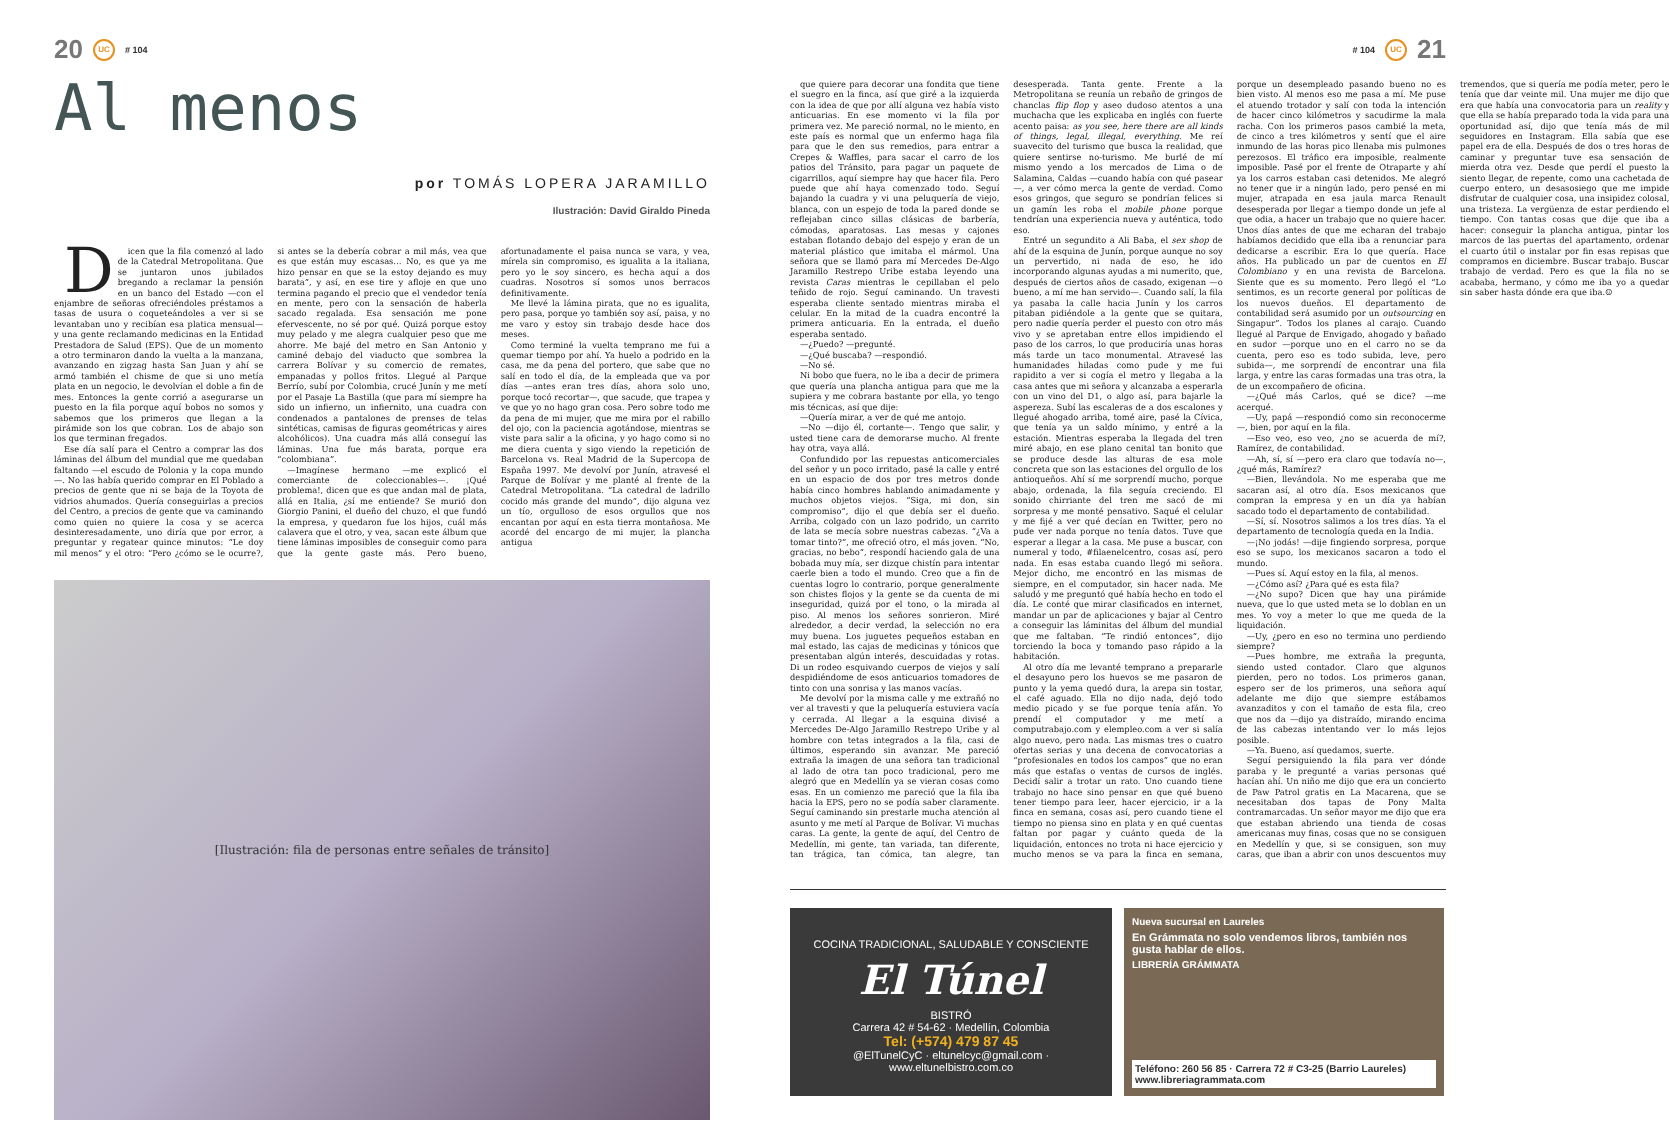20 UC # 104
Al menos
por TOMÁS LOPERA JARAMILLO
Ilustración: David Giraldo Pineda
Dicen que la fila comenzó al lado de la Catedral Metropolitana. Que se juntaron unos jubilados bregando a reclamar la pensión en un banco del Estado —con el enjambre de señoras ofreciéndoles préstamos a tasas de usura o coqueteándoles a ver si se levantaban uno y recibían esa platica mensual— y una gente reclamando medicinas en la Entidad Prestadora de Salud (EPS). Que de un momento a otro terminaron dando la vuelta a la manzana, avanzando en zigzag hasta San Juan y ahí se armó también el chisme de que si uno metía plata en un negocio, le devolvían el doble a fin de mes. Entonces la gente corrió a asegurarse un puesto en la fila porque aquí bobos no somos y sabemos que los primeros que llegan a la pirámide son los que cobran. Los de abajo son los que terminan fregados.
Ese día salí para el Centro a comprar las dos láminas del álbum del mundial que me quedaban faltando —el escudo de Polonia y la copa mundo—. No las había querido comprar en El Poblado a precios de gente que ni se baja de la Toyota de vidrios ahumados. Quería conseguirlas a precios del Centro, a precios de gente que va caminando como quien no quiere la cosa y se acerca desinteresadamente, uno diría que por error, a preguntar y regatear quince minutos: “Le doy mil menos” y el otro: “Pero ¿cómo se le ocurre?, si antes se la debería cobrar a mil más, vea que es que están muy escasas… No, es que ya me hizo pensar en que se la estoy dejando es muy barata”, y así, en ese tire y afloje en que uno termina pagando el precio que el vendedor tenía en mente, pero con la sensación de haberla sacado regalada. Esa sensación me pone efervescente, no sé por qué. Quizá porque estoy muy pelado y me alegra cualquier peso que me ahorre. Me bajé del metro en San Antonio y caminé debajo del viaducto que sombrea la carrera Bolívar y su comercio de remates, empanadas y pollos fritos. Llegué al Parque Berrío, subí por Colombia, crucé Junín y me metí por el Pasaje La Bastilla (que para mí siempre ha sido un infierno, un infiernito, una cuadra con condenados a pantalones de prenses de telas sintéticas, camisas de figuras geométricas y aires alcohólicos). Una cuadra más allá conseguí las láminas. Una fue más barata, porque era “colombiana”.
—Imagínese hermano —me explicó el comerciante de coleccionables—. ¡Qué problema!, dicen que es que andan mal de plata, allá en Italia, ¿sí me entiende? Se murió don Giorgio Panini, el dueño del chuzo, el que fundó la empresa, y quedaron fue los hijos, cuál más calavera que el otro, y vea, sacan este álbum que tiene láminas imposibles de conseguir como para que la gente gaste más. Pero bueno, afortunadamente el paisa nunca se vara, y vea, mírela sin compromiso, es igualita a la italiana, pero yo le soy sincero, es hecha aquí a dos cuadras. Nosotros sí somos unos berracos definitivamente.
Me llevé la lámina pirata, que no es igualita, pero pasa, porque yo también soy así, paisa, y no me varo y estoy sin trabajo desde hace dos meses.
Como terminé la vuelta temprano me fui a quemar tiempo por ahí. Ya huelo a podrido en la casa, me da pena del portero, que sabe que no salí en todo el día, de la empleada que va por días —antes eran tres días, ahora solo uno, porque tocó recortar—, que sacude, que trapea y ve que yo no hago gran cosa. Pero sobre todo me da pena de mi mujer, que me mira por el rabillo del ojo, con la paciencia agotándose, mientras se viste para salir a la oficina, y yo hago como si no me diera cuenta y sigo viendo la repetición de Barcelona vs. Real Madrid de la Supercopa de España 1997. Me devolví por Junín, atravesé el Parque de Bolívar y me planté al frente de la Catedral Metropolitana. “La catedral de ladrillo cocido más grande del mundo”, dijo alguna vez un tío, orgulloso de esos orgullos que nos encantan por aquí en esta tierra montañosa. Me acordé del encargo de mi mujer, la plancha antigua
[Ilustración: fila de personas entre señales de tránsito]
# 104 UC 21
que quiere para decorar una fondita que tiene el suegro en la finca, así que giré a la izquierda con la idea de que por allí alguna vez había visto anticuarias. En ese momento vi la fila por primera vez. Me pareció normal, no le miento, en este país es normal que un enfermo haga fila para que le den sus remedios, para entrar a Crepes & Waffles, para sacar el carro de los patios del Tránsito, para pagar un paquete de cigarrillos, aquí siempre hay que hacer fila. Pero puede que ahí haya comenzado todo. Seguí bajando la cuadra y vi una peluquería de viejo, blanca, con un espejo de toda la pared donde se reflejaban cinco sillas clásicas de barbería, cómodas, aparatosas. Las mesas y cajones estaban flotando debajo del espejo y eran de un material plástico que imitaba el mármol. Una señora que se llamó para mí Mercedes De-Algo Jaramillo Restrepo Uribe estaba leyendo una revista Caras mientras le cepillaban el pelo teñido de rojo. Seguí caminando. Un travesti esperaba cliente sentado mientras miraba el celular. En la mitad de la cuadra encontré la primera anticuaria. En la entrada, el dueño esperaba sentado.
—¿Puedo? —pregunté.
—¿Qué buscaba? —respondió.
—No sé.
Ni bobo que fuera, no le iba a decir de primera que quería una plancha antigua para que me la supiera y me cobrara bastante por ella, yo tengo mis técnicas, así que dije:
—Quería mirar, a ver de qué me antojo.
—No —dijo él, cortante—. Tengo que salir, y usted tiene cara de demorarse mucho. Al frente hay otra, vaya allá.
Confundido por las repuestas anticomerciales del señor y un poco irritado, pasé la calle y entré en un espacio de dos por tres metros donde había cinco hombres hablando animadamente y muchos objetos viejos. “Siga, mi don, sin compromiso”, dijo el que debía ser el dueño. Arriba, colgado con un lazo podrido, un carrito de lata se mecía sobre nuestras cabezas. “¿Va a tomar tinto?”, me ofreció otro, el más joven. “No, gracias, no bebo”, respondí haciendo gala de una bobada muy mía, ser dizque chistín para intentar caerle bien a todo el mundo. Creo que a fin de cuentas logro lo contrario, porque generalmente son chistes flojos y la gente se da cuenta de mi inseguridad, quizá por el tono, o la mirada al piso. Al menos los señores sonrieron. Miré alrededor, a decir verdad, la selección no era muy buena. Los juguetes pequeños estaban en mal estado, las cajas de medicinas y tónicos que presentaban algún interés, descuidadas y rotas. Di un rodeo esquivando cuerpos de viejos y salí despidiéndome de esos anticuarios tomadores de tinto con una sonrisa y las manos vacías.
Me devolví por la misma calle y me extrañó no ver al travesti y que la peluquería estuviera vacía y cerrada. Al llegar a la esquina divisé a Mercedes De-Algo Jaramillo Restrepo Uribe y al hombre con tetas integrados a la fila, casi de últimos, esperando sin avanzar. Me pareció extraña la imagen de una señora tan tradicional al lado de otra tan poco tradicional, pero me alegró que en Medellín ya se vieran cosas como esas. En un comienzo me pareció que la fila iba hacia la EPS, pero no se podía saber claramente. Seguí caminando sin prestarle mucha atención al asunto y me metí al Parque de Bolívar. Vi muchas caras. La gente, la gente de aquí, del Centro de Medellín, mi gente, tan variada, tan diferente, tan trágica, tan cómica, tan alegre, tan desesperada. Tanta gente. Frente a la Metropolitana se reunía un rebaño de gringos de chanclas flip flop y aseo dudoso atentos a una muchacha que les explicaba en inglés con fuerte acento paisa: as you see, here there are all kinds of things, legal, illegal, everything. Me reí suavecito del turismo que busca la realidad, que quiere sentirse no-turismo. Me burlé de mí mismo yendo a los mercados de Lima o de Salamina, Caldas —cuando había con qué pasear—, a ver cómo merca la gente de verdad. Como esos gringos, que seguro se pondrían felices si un gamín les roba el mobile phone porque tendrían una experiencia nueva y auténtica, todo eso.
Entré un segundito a Ali Baba, el sex shop de ahí de la esquina de Junín, porque aunque no soy un pervertido, ni nada de eso, he ido incorporando algunas ayudas a mi numerito, que, después de ciertos años de casado, exigenan —o bueno, a mí me han servido—. Cuando salí, la fila ya pasaba la calle hacia Junín y los carros pitaban pidiéndole a la gente que se quitara, pero nadie quería perder el puesto con otro más vivo y se apretaban entre ellos impidiendo el paso de los carros, lo que produciría unas horas más tarde un taco monumental. Atravesé las humanidades hiladas como pude y me fui rapidito a ver si cogía el metro y llegaba a la casa antes que mi señora y alcanzaba a esperarla con un vino del D1, o algo así, para bajarle la aspereza. Subí las escaleras de a dos escalones y llegué ahogado arriba, tomé aire, pasé la Cívica, que tenía ya un saldo mínimo, y entré a la estación. Mientras esperaba la llegada del tren miré abajo, en ese plano cenital tan bonito que se produce desde las alturas de esa mole concreta que son las estaciones del orgullo de los antioqueños. Ahí sí me sorprendí mucho, porque abajo, ordenada, la fila seguía creciendo. El sonido chirriante del tren me sacó de mi sorpresa y me monté pensativo. Saqué el celular y me fijé a ver qué decían en Twitter, pero no pude ver nada porque no tenía datos. Tuve que esperar a llegar a la casa. Me puse a buscar, con numeral y todo, #filaenelcentro, cosas así, pero nada. En esas estaba cuando llegó mi señora. Mejor dicho, me encontró en las mismas de siempre, en el computador, sin hacer nada. Me saludó y me preguntó qué había hecho en todo el día. Le conté que mirar clasificados en internet, mandar un par de aplicaciones y bajar al Centro a conseguir las láminitas del álbum del mundial que me faltaban. “Te rindió entonces”, dijo torciendo la boca y tomando paso rápido a la habitación.
Al otro día me levanté temprano a prepararle el desayuno pero los huevos se me pasaron de punto y la yema quedó dura, la arepa sin tostar, el café aguado. Ella no dijo nada, dejó todo medio picado y se fue porque tenía afán. Yo prendí el computador y me metí a computrabajo.com y elempleo.com a ver si salía algo nuevo, pero nada. Las mismas tres o cuatro ofertas serias y una decena de convocatorias a “profesionales en todos los campos” que no eran más que estafas o ventas de cursos de inglés. Decidí salir a trotar un rato. Uno cuando tiene trabajo no hace sino pensar en que qué bueno tener tiempo para leer, hacer ejercicio, ir a la finca en semana, cosas así, pero cuando tiene el tiempo no piensa sino en plata y en qué cuentas faltan por pagar y cuánto queda de la liquidación, entonces no trota ni hace ejercicio y mucho menos se va para la finca en semana, porque un desempleado pasando bueno no es bien visto. Al menos eso me pasa a mí. Me puse el atuendo trotador y salí con toda la intención de hacer cinco kilómetros y sacudirme la mala racha. Con los primeros pasos cambié la meta, de cinco a tres kilómetros y sentí que el aire inmundo de las horas pico llenaba mis pulmones perezosos. El tráfico era imposible, realmente imposible. Pasé por el frente de Otraparte y ahí ya los carros estaban casi detenidos. Me alegró no tener que ir a ningún lado, pero pensé en mi mujer, atrapada en esa jaula marca Renault desesperada por llegar a tiempo donde un jefe al que odia, a hacer un trabajo que no quiere hacer. Unos días antes de que me echaran del trabajo habíamos decidido que ella iba a renunciar para dedicarse a escribir. Era lo que quería. Hace años. Ha publicado un par de cuentos en El Colombiano y en una revista de Barcelona. Siente que es su momento. Pero llegó el “Lo sentimos, es un recorte general por políticas de los nuevos dueños. El departamento de contabilidad será asumido por un outsourcing en Singapur”. Todos los planes al carajo. Cuando llegué al Parque de Envigado, ahogado y bañado en sudor —porque uno en el carro no se da cuenta, pero eso es todo subida, leve, pero subida—, me sorprendí de encontrar una fila larga, y entre las caras formadas una tras otra, la de un excompañero de oficina.
—¿Qué más Carlos, qué se dice? —me acerqué.
—Uy, papá —respondió como sin reconocerme—, bien, por aquí en la fila.
—Eso veo, eso veo, ¿no se acuerda de mí?, Ramírez, de contabilidad.
—Ah, sí, sí —pero era claro que todavía no—, ¿qué más, Ramírez?
—Bien, llevándola. No me esperaba que me sacaran así, al otro día. Esos mexicanos que compran la empresa y en un día ya habían sacado todo el departamento de contabilidad.
—Sí, sí. Nosotros salimos a los tres días. Ya el departamento de tecnología queda en la India.
—¡No jodás! —dije fingiendo sorpresa, porque eso se supo, los mexicanos sacaron a todo el mundo.
—Pues sí. Aquí estoy en la fila, al menos.
—¿Cómo así? ¿Para qué es esta fila?
—¿No supo? Dicen que hay una pirámide nueva, que lo que usted meta se lo doblan en un mes. Yo voy a meter lo que me queda de la liquidación.
—Uy, ¿pero en eso no termina uno perdiendo siempre?
—Pues hombre, me extraña la pregunta, siendo usted contador. Claro que algunos pierden, pero no todos. Los primeros ganan, espero ser de los primeros, una señora aquí adelante me dijo que siempre estábamos avanzaditos y con el tamaño de esta fila, creo que nos da —dijo ya distraído, mirando encima de las cabezas intentando ver lo más lejos posible.
—Ya. Bueno, así quedamos, suerte.
Seguí persiguiendo la fila para ver dónde paraba y le pregunté a varias personas qué hacían ahí. Un niño me dijo que era un concierto de Paw Patrol gratis en La Macarena, que se necesitaban dos tapas de Pony Malta contramarcadas. Un señor mayor me dijo que era que estaban abriendo una tienda de cosas americanas muy finas, cosas que no se consiguen en Medellín y que, si se consiguen, son muy caras, que iban a abrir con unos descuentos muy tremendos, que si quería me podía meter, pero le tenía que dar veinte mil. Una mujer me dijo que era que había una convocatoria para un reality y que ella se había preparado toda la vida para una oportunidad así, dijo que tenía más de mil seguidores en Instagram. Ella sabía que ese papel era de ella. Después de dos o tres horas de caminar y preguntar tuve esa sensación de mierda otra vez. Desde que perdí el puesto la siento llegar, de repente, como una cachetada de cuerpo entero, un desasosiego que me impide disfrutar de cualquier cosa, una insipidez colosal, una tristeza. La vergüenza de estar perdiendo el tiempo. Con tantas cosas que dije que iba a hacer: conseguir la plancha antigua, pintar los marcos de las puertas del apartamento, ordenar el cuarto útil o instalar por fin esas repisas que compramos en diciembre. Buscar trabajo. Buscar trabajo de verdad. Pero es que la fila no se acababa, hermano, y cómo me iba yo a quedar sin saber hasta dónde era que iba.☺
COCINA TRADICIONAL, SALUDABLE Y CONSCIENTE
El Túnel
BISTRÓ
Carrera 42 # 54-62 · Medellín, Colombia
Tel: (+574) 479 87 45
@ElTunelCyC · eltunelcyc@gmail.com · www.eltunelbistro.com.co
Nueva sucursal en Laureles
En Grámmata no solo vendemos libros, también nos gusta hablar de ellos.
LIBRERÍA GRÁMMATA
Teléfono: 260 56 85 · Carrera 72 # C3-25 (Barrio Laureles) www.libreriagrammata.com